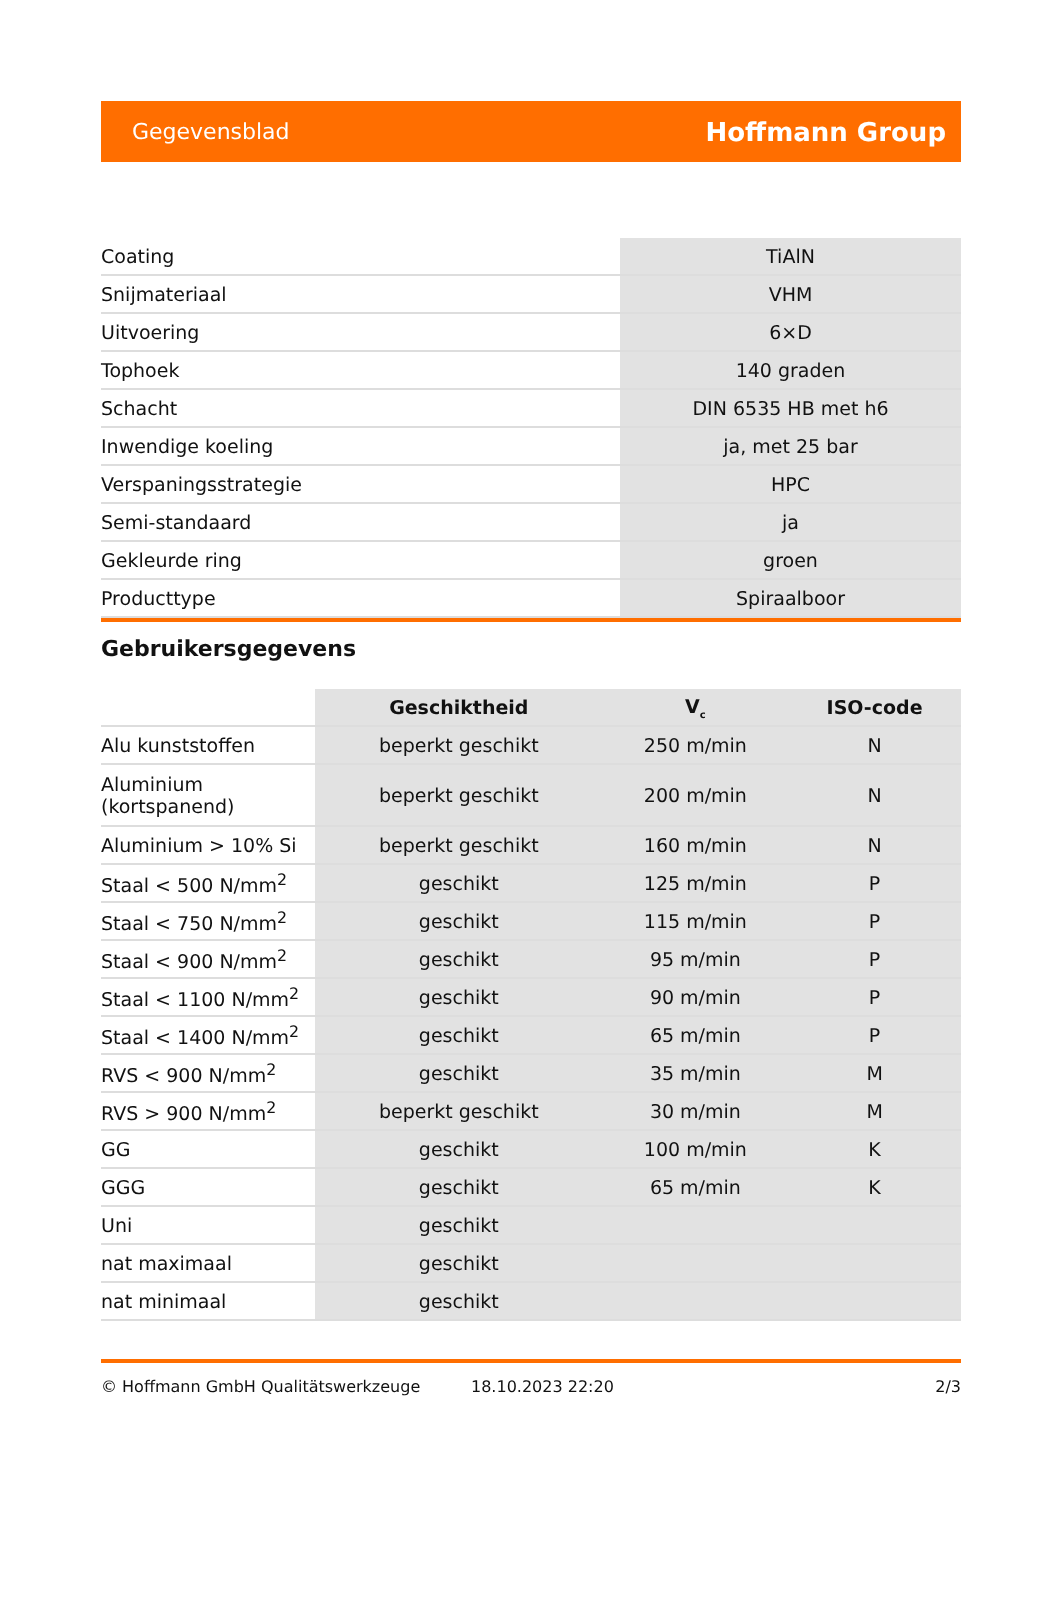Gegevensblad Hoffmann Group
| Coating | TiAlN |
| Snijmateriaal | VHM |
| Uitvoering | 6×D |
| Tophoek | 140 graden |
| Schacht | DIN 6535 HB met h6 |
| Inwendige koeling | ja, met 25 bar |
| Verspaningsstrategie | HPC |
| Semi-standaard | ja |
| Gekleurde ring | groen |
| Producttype | Spiraalboor |
Gebruikersgegevens
| | Geschiktheid | V<sub>c</sub> | ISO-code |
| --- | --- | --- | --- |
| Alu kunststoffen | beperkt geschikt | 250 m/min | N |
| Aluminium (kortspanend) | beperkt geschikt | 200 m/min | N |
| Aluminium > 10% Si | beperkt geschikt | 160 m/min | N |
| Staal < 500 N/mm<sup>2</sup> | geschikt | 125 m/min | P |
| Staal < 750 N/mm<sup>2</sup> | geschikt | 115 m/min | P |
| Staal < 900 N/mm<sup>2</sup> | geschikt | 95 m/min | P |
| Staal < 1100 N/mm<sup>2</sup> | geschikt | 90 m/min | P |
| Staal < 1400 N/mm<sup>2</sup> | geschikt | 65 m/min | P |
| RVS < 900 N/mm<sup>2</sup> | geschikt | 35 m/min | M |
| RVS > 900 N/mm<sup>2</sup> | beperkt geschikt | 30 m/min | M |
| GG | geschikt | 100 m/min | K |
| GGG | geschikt | 65 m/min | K |
| Uni | geschikt | | |
| nat maximaal | geschikt | | |
| nat minimaal | geschikt | | |
© Hoffmann GmbH Qualitätswerkzeuge 18.10.2023 22:20 2/3